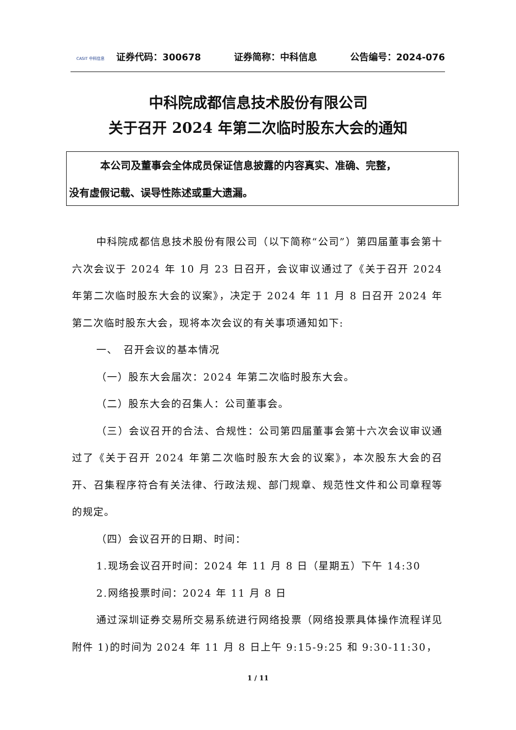CASIT 中科信息
证券代码：300678 证券简称：中科信息 公告编号：2024-076
中科院成都信息技术股份有限公司
关于召开 2024 年第二次临时股东大会的通知
本公司及董事会全体成员保证信息披露的内容真实、准确、完整，
没有虚假记载、误导性陈述或重大遗漏。
中科院成都信息技术股份有限公司（以下简称“公司”）第四届董事会第十六次会议于 2024 年 10 月 23 日召开，会议审议通过了《关于召开 2024 年第二次临时股东大会的议案》，决定于 2024 年 11 月 8 日召开 2024 年第二次临时股东大会，现将本次会议的有关事项通知如下:
一、　召开会议的基本情况
（一）股东大会届次：2024 年第二次临时股东大会。
（二）股东大会的召集人：公司董事会。
（三）会议召开的合法、合规性：公司第四届董事会第十六次会议审议通过了《关于召开 2024 年第二次临时股东大会的议案》，本次股东大会的召开、召集程序符合有关法律、行政法规、部门规章、规范性文件和公司章程等的规定。
（四）会议召开的日期、时间：
1.现场会议召开时间：2024 年 11 月 8 日（星期五）下午 14:30
2.网络投票时间：2024 年 11 月 8 日
通过深圳证券交易所交易系统进行网络投票（网络投票具体操作流程详见附件 1)的时间为 2024 年 11 月 8 日上午 9:15-9:25 和 9:30-11:30，
1 / 11